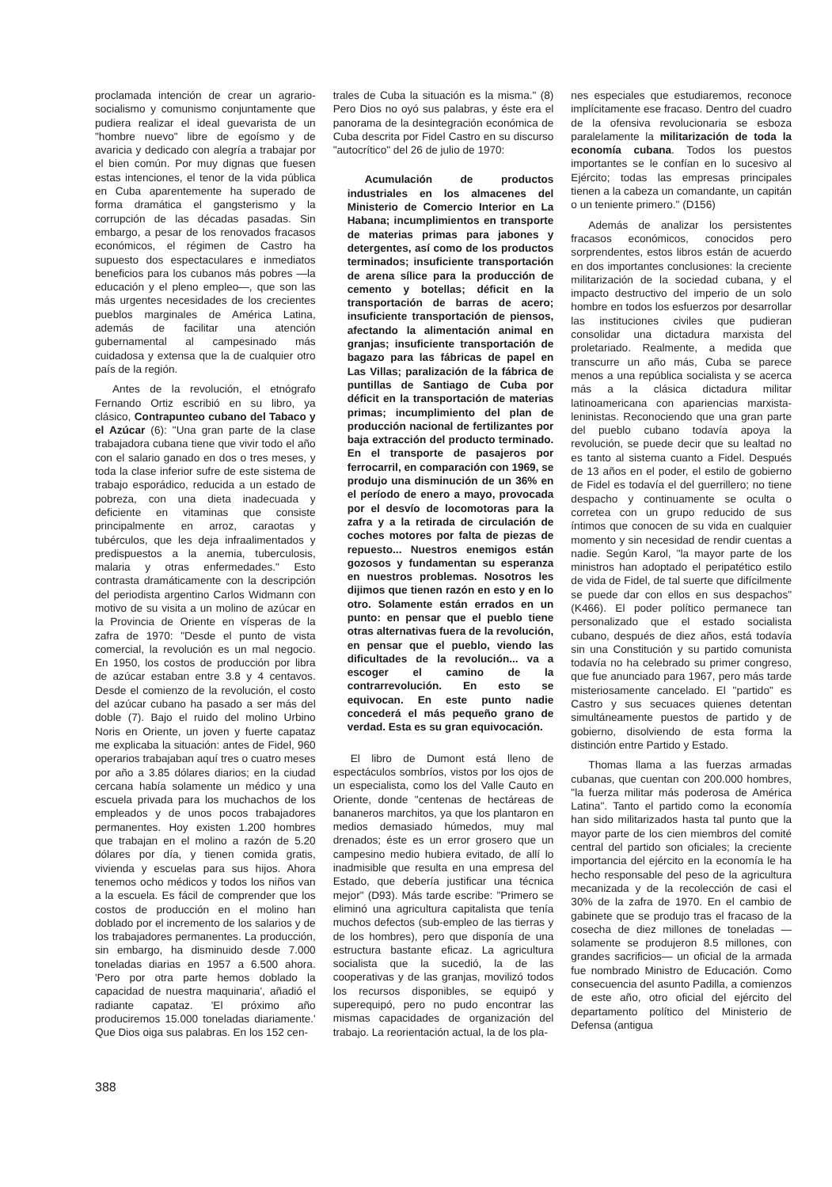proclamada intención de crear un agrario-socialismo y comunismo conjuntamente que pudiera realizar el ideal guevarista de un "hombre nuevo" libre de egoísmo y de avaricia y dedicado con alegría a trabajar por el bien común. Por muy dignas que fuesen estas intenciones, el tenor de la vida pública en Cuba aparentemente ha superado de forma dramática el gangsterismo y la corrupción de las décadas pasadas. Sin embargo, a pesar de los renovados fracasos económicos, el régimen de Castro ha supuesto dos espectaculares e inmediatos beneficios para los cubanos más pobres —la educación y el pleno empleo—, que son las más urgentes necesidades de los crecientes pueblos marginales de América Latina, además de facilitar una atención gubernamental al campesinado más cuidadosa y extensa que la de cualquier otro país de la región.
Antes de la revolución, el etnógrafo Fernando Ortiz escribió en su libro, ya clásico, Contrapunteo cubano del Tabaco y el Azúcar (6): "Una gran parte de la clase trabajadora cubana tiene que vivir todo el año con el salario ganado en dos o tres meses, y toda la clase inferior sufre de este sistema de trabajo esporádico, reducida a un estado de pobreza, con una dieta inadecuada y deficiente en vitaminas que consiste principalmente en arroz, caraotas y tubérculos, que les deja infraalimentados y predispuestos a la anemia, tuberculosis, malaria y otras enfermedades." Esto contrasta dramáticamente con la descripción del periodista argentino Carlos Widmann con motivo de su visita a un molino de azúcar en la Provincia de Oriente en vísperas de la zafra de 1970: "Desde el punto de vista comercial, la revolución es un mal negocio. En 1950, los costos de producción por libra de azúcar estaban entre 3.8 y 4 centavos. Desde el comienzo de la revolución, el costo del azúcar cubano ha pasado a ser más del doble (7). Bajo el ruido del molino Urbino Noris en Oriente, un joven y fuerte capataz me explicaba la situación: antes de Fidel, 960 operarios trabajaban aquí tres o cuatro meses por año a 3.85 dólares diarios; en la ciudad cercana había solamente un médico y una escuela privada para los muchachos de los empleados y de unos pocos trabajadores permanentes. Hoy existen 1.200 hombres que trabajan en el molino a razón de 5.20 dólares por día, y tienen comida gratis, vivienda y escuelas para sus hijos. Ahora tenemos ocho médicos y todos los niños van a la escuela. Es fácil de comprender que los costos de producción en el molino han doblado por el incremento de los salarios y de los trabajadores permanentes. La producción, sin embargo, ha disminuido desde 7.000 toneladas diarias en 1957 a 6.500 ahora. 'Pero por otra parte hemos doblado la capacidad de nuestra maquinaria', añadió el radiante capataz. 'El próximo año produciremos 15.000 toneladas diariamente.' Que Dios oiga sus palabras. En los 152 cen-
trales de Cuba la situación es la misma." (8) Pero Dios no oyó sus palabras, y éste era el panorama de la desintegración económica de Cuba descrita por Fidel Castro en su discurso "autocrítico" del 26 de julio de 1970:
Acumulación de productos industriales en los almacenes del Ministerio de Comercio Interior en La Habana; incumplimientos en transporte de materias primas para jabones y detergentes, así como de los productos terminados; insuficiente transportación de arena sílice para la producción de cemento y botellas; déficit en la transportación de barras de acero; insuficiente transportación de piensos, afectando la alimentación animal en granjas; insuficiente transportación de bagazo para las fábricas de papel en Las Villas; paralización de la fábrica de puntillas de Santiago de Cuba por déficit en la transportación de materias primas; incumplimiento del plan de producción nacional de fertilizantes por baja extracción del producto terminado. En el transporte de pasajeros por ferrocarril, en comparación con 1969, se produjo una disminución de un 36% en el período de enero a mayo, provocada por el desvío de locomotoras para la zafra y a la retirada de circulación de coches motores por falta de piezas de repuesto... Nuestros enemigos están gozosos y fundamentan su esperanza en nuestros problemas. Nosotros les dijimos que tienen razón en esto y en lo otro. Solamente están errados en un punto: en pensar que el pueblo tiene otras alternativas fuera de la revolución, en pensar que el pueblo, viendo las dificultades de la revolución... va a escoger el camino de la contrarrevolución. En esto se equivocan. En este punto nadie concederá el más pequeño grano de verdad. Esta es su gran equivocación.
El libro de Dumont está lleno de espectáculos sombríos, vistos por los ojos de un especialista, como los del Valle Cauto en Oriente, donde "centenas de hectáreas de bananeros marchitos, ya que los plantaron en medios demasiado húmedos, muy mal drenados; éste es un error grosero que un campesino medio hubiera evitado, de allí lo inadmisible que resulta en una empresa del Estado, que debería justificar una técnica mejor" (D93). Más tarde escribe: "Primero se eliminó una agricultura capitalista que tenía muchos defectos (sub-empleo de las tierras y de los hombres), pero que disponía de una estructura bastante eficaz. La agricultura socialista que la sucedió, la de las cooperativas y de las granjas, movilizó todos los recursos disponibles, se equipó y superequipó, pero no pudo encontrar las mismas capacidades de organización del trabajo. La reorientación actual, la de los pla-
nes especiales que estudiaremos, reconoce implícitamente ese fracaso. Dentro del cuadro de la ofensiva revolucionaria se esboza paralelamente la militarización de toda la economía cubana. Todos los puestos importantes se le confían en lo sucesivo al Ejército; todas las empresas principales tienen a la cabeza un comandante, un capitán o un teniente primero." (D156)
Además de analizar los persistentes fracasos económicos, conocidos pero sorprendentes, estos libros están de acuerdo en dos importantes conclusiones: la creciente militarización de la sociedad cubana, y el impacto destructivo del imperio de un solo hombre en todos los esfuerzos por desarrollar las instituciones civiles que pudieran consolidar una dictadura marxista del proletariado. Realmente, a medida que transcurre un año más, Cuba se parece menos a una república socialista y se acerca más a la clásica dictadura militar latinoamericana con apariencias marxista-leninistas. Reconociendo que una gran parte del pueblo cubano todavía apoya la revolución, se puede decir que su lealtad no es tanto al sistema cuanto a Fidel. Después de 13 años en el poder, el estilo de gobierno de Fidel es todavía el del guerrillero; no tiene despacho y continuamente se oculta o corretea con un grupo reducido de sus íntimos que conocen de su vida en cualquier momento y sin necesidad de rendir cuentas a nadie. Según Karol, "la mayor parte de los ministros han adoptado el peripatético estilo de vida de Fidel, de tal suerte que difícilmente se puede dar con ellos en sus despachos" (K466). El poder político permanece tan personalizado que el estado socialista cubano, después de diez años, está todavía sin una Constitución y su partido comunista todavía no ha celebrado su primer congreso, que fue anunciado para 1967, pero más tarde misteriosamente cancelado. El "partido" es Castro y sus secuaces quienes detentan simultáneamente puestos de partido y de gobierno, disolviendo de esta forma la distinción entre Partido y Estado.
Thomas llama a las fuerzas armadas cubanas, que cuentan con 200.000 hombres, "la fuerza militar más poderosa de América Latina". Tanto el partido como la economía han sido militarizados hasta tal punto que la mayor parte de los cien miembros del comité central del partido son oficiales; la creciente importancia del ejército en la economía le ha hecho responsable del peso de la agricultura mecanizada y de la recolección de casi el 30% de la zafra de 1970. En el cambio de gabinete que se produjo tras el fracaso de la cosecha de diez millones de toneladas —solamente se produjeron 8.5 millones, con grandes sacrificios— un oficial de la armada fue nombrado Ministro de Educación. Como consecuencia del asunto Padilla, a comienzos de este año, otro oficial del ejército del departamento político del Ministerio de Defensa (antigua
388